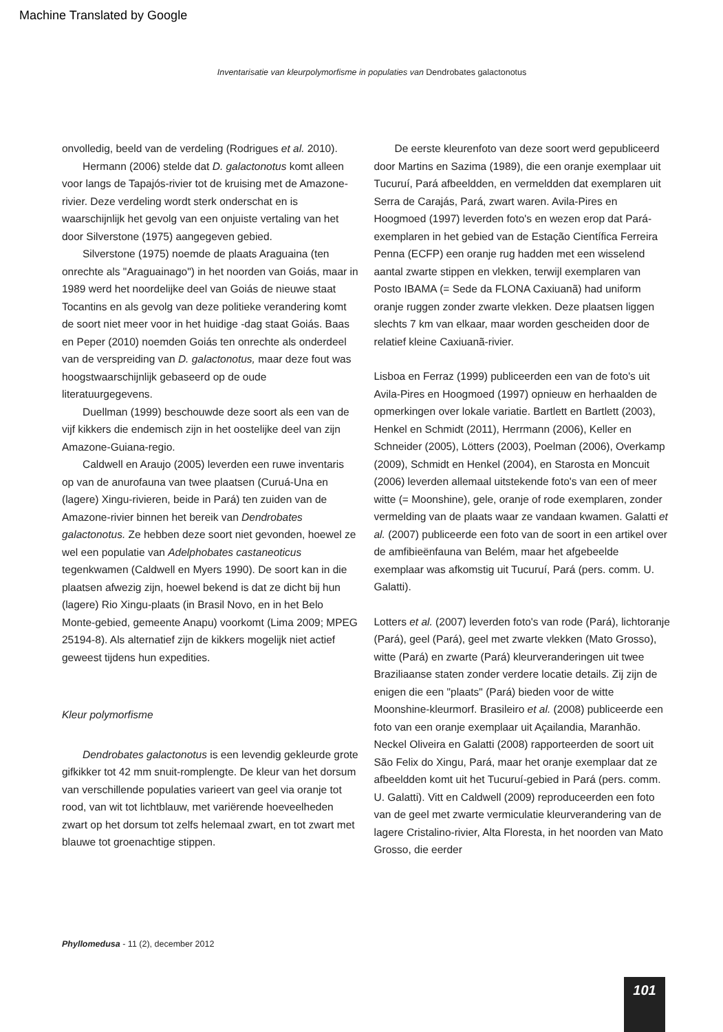Machine Translated by Google
Inventarisatie van kleurpolymorfisme in populaties van Dendrobates galactonotus
onvolledig, beeld van de verdeling (Rodrigues et al. 2010).
Hermann (2006) stelde dat D. galactonotus komt alleen voor langs de Tapajós-rivier tot de kruising met de Amazone-rivier. Deze verdeling wordt sterk onderschat en is waarschijnlijk het gevolg van een onjuiste vertaling van het door Silverstone (1975) aangegeven gebied.
Silverstone (1975) noemde de plaats Araguaina (ten onrechte als "Araguainago") in het noorden van Goiás, maar in 1989 werd het noordelijke deel van Goiás de nieuwe staat Tocantins en als gevolg van deze politieke verandering komt de soort niet meer voor in het huidige -dag staat Goiás. Baas en Peper (2010) noemden Goiás ten onrechte als onderdeel van de verspreiding van D. galactonotus, maar deze fout was hoogstwaarschijnlijk gebaseerd op de oude literatuurgegevens.
Duellman (1999) beschouwde deze soort als een van de vijf kikkers die endemisch zijn in het oostelijke deel van zijn Amazone-Guiana-regio.
Caldwell en Araujo (2005) leverden een ruwe inventaris op van de anurofauna van twee plaatsen (Curuá-Una en (lagere) Xingu-rivieren, beide in Pará) ten zuiden van de Amazone-rivier binnen het bereik van Dendrobates galactonotus. Ze hebben deze soort niet gevonden, hoewel ze wel een populatie van Adelphobates castaneoticus tegenkwamen (Caldwell en Myers 1990). De soort kan in die plaatsen afwezig zijn, hoewel bekend is dat ze dicht bij hun (lagere) Rio Xingu-plaats (in Brasil Novo, en in het Belo Monte-gebied, gemeente Anapu) voorkomt (Lima 2009; MPEG 25194-8). Als alternatief zijn de kikkers mogelijk niet actief geweest tijdens hun expedities.
Kleur polymorfisme
Dendrobates galactonotus is een levendig gekleurde grote gifkikker tot 42 mm snuit-romplengte. De kleur van het dorsum van verschillende populaties varieert van geel via oranje tot rood, van wit tot lichtblauw, met variërende hoeveelheden zwart op het dorsum tot zelfs helemaal zwart, en tot zwart met blauwe tot groenachtige stippen.
De eerste kleurenfoto van deze soort werd gepubliceerd door Martins en Sazima (1989), die een oranje exemplaar uit Tucuruí, Pará afbeeldden, en vermeldden dat exemplaren uit Serra de Carajás, Pará, zwart waren. Avila-Pires en Hoogmoed (1997) leverden foto's en wezen erop dat Pará-exemplaren in het gebied van de Estação Científica Ferreira Penna (ECFP) een oranje rug hadden met een wisselend aantal zwarte stippen en vlekken, terwijl exemplaren van Posto IBAMA (= Sede da FLONA Caxiuanã) had uniform oranje ruggen zonder zwarte vlekken. Deze plaatsen liggen slechts 7 km van elkaar, maar worden gescheiden door de relatief kleine Caxiuanã-rivier.
Lisboa en Ferraz (1999) publiceerden een van de foto's uit Avila-Pires en Hoogmoed (1997) opnieuw en herhaalden de opmerkingen over lokale variatie. Bartlett en Bartlett (2003), Henkel en Schmidt (2011), Herrmann (2006), Keller en Schneider (2005), Lötters (2003), Poelman (2006), Overkamp (2009), Schmidt en Henkel (2004), en Starosta en Moncuit (2006) leverden allemaal uitstekende foto's van een of meer witte (= Moonshine), gele, oranje of rode exemplaren, zonder vermelding van de plaats waar ze vandaan kwamen. Galatti et al. (2007) publiceerde een foto van de soort in een artikel over de amfibieënfauna van Belém, maar het afgebeelde exemplaar was afkomstig uit Tucuruí, Pará (pers. comm. U. Galatti).
Lotters et al. (2007) leverden foto's van rode (Pará), lichtoranje (Pará), geel (Pará), geel met zwarte vlekken (Mato Grosso), witte (Pará) en zwarte (Pará) kleurveranderingen uit twee Braziliaanse staten zonder verdere locatie details. Zij zijn de enigen die een "plaats" (Pará) bieden voor de witte Moonshine-kleurmorf. Brasileiro et al. (2008) publiceerde een foto van een oranje exemplaar uit Açailandia, Maranhão. Neckel Oliveira en Galatti (2008) rapporteerden de soort uit São Felix do Xingu, Pará, maar het oranje exemplaar dat ze afbeeldden komt uit het Tucuruí-gebied in Pará (pers. comm. U. Galatti). Vitt en Caldwell (2009) reproduceerden een foto van de geel met zwarte vermiculatie kleurverandering van de lagere Cristalino-rivier, Alta Floresta, in het noorden van Mato Grosso, die eerder
Phyllomedusa - 11 (2), december 2012
101